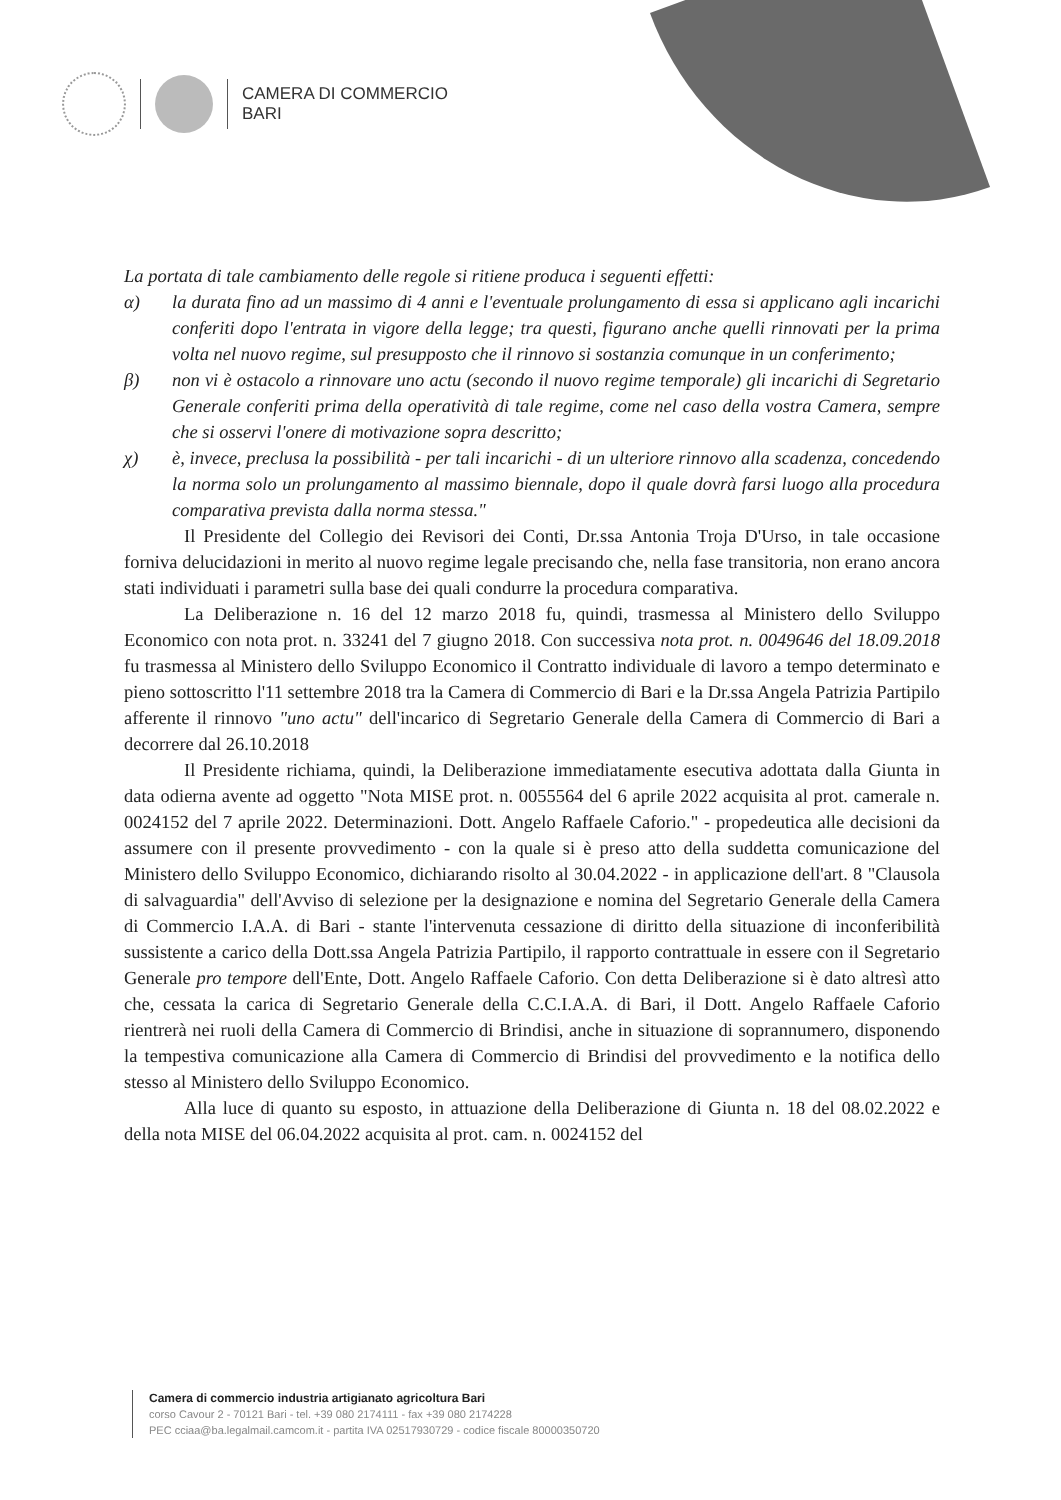CAMERA DI COMMERCIO
BARI
La portata di tale cambiamento delle regole si ritiene produca i seguenti effetti:
α) la durata fino ad un massimo di 4 anni e l'eventuale prolungamento di essa si applicano agli incarichi conferiti dopo l'entrata in vigore della legge; tra questi, figurano anche quelli rinnovati per la prima volta nel nuovo regime, sul presupposto che il rinnovo si sostanzia comunque in un conferimento;
β) non vi è ostacolo a rinnovare uno actu (secondo il nuovo regime temporale) gli incarichi di Segretario Generale conferiti prima della operatività di tale regime, come nel caso della vostra Camera, sempre che si osservi l'onere di motivazione sopra descritto;
χ) è, invece, preclusa la possibilità - per tali incarichi - di un ulteriore rinnovo alla scadenza, concedendo la norma solo un prolungamento al massimo biennale, dopo il quale dovrà farsi luogo alla procedura comparativa prevista dalla norma stessa."
Il Presidente del Collegio dei Revisori dei Conti, Dr.ssa Antonia Troja D'Urso, in tale occasione forniva delucidazioni in merito al nuovo regime legale precisando che, nella fase transitoria, non erano ancora stati individuati i parametri sulla base dei quali condurre la procedura comparativa.
La Deliberazione n. 16 del 12 marzo 2018 fu, quindi, trasmessa al Ministero dello Sviluppo Economico con nota prot. n. 33241 del 7 giugno 2018. Con successiva nota prot. n. 0049646 del 18.09.2018 fu trasmessa al Ministero dello Sviluppo Economico il Contratto individuale di lavoro a tempo determinato e pieno sottoscritto l'11 settembre 2018 tra la Camera di Commercio di Bari e la Dr.ssa Angela Patrizia Partipilo afferente il rinnovo "uno actu" dell'incarico di Segretario Generale della Camera di Commercio di Bari a decorrere dal 26.10.2018
Il Presidente richiama, quindi, la Deliberazione immediatamente esecutiva adottata dalla Giunta in data odierna avente ad oggetto "Nota MISE prot. n. 0055564 del 6 aprile 2022 acquisita al prot. camerale n. 0024152 del 7 aprile 2022. Determinazioni. Dott. Angelo Raffaele Caforio." - propedeutica alle decisioni da assumere con il presente provvedimento - con la quale si è preso atto della suddetta comunicazione del Ministero dello Sviluppo Economico, dichiarando risolto al 30.04.2022 - in applicazione dell'art. 8 "Clausola di salvaguardia" dell'Avviso di selezione per la designazione e nomina del Segretario Generale della Camera di Commercio I.A.A. di Bari - stante l'intervenuta cessazione di diritto della situazione di inconferibilità sussistente a carico della Dott.ssa Angela Patrizia Partipilo, il rapporto contrattuale in essere con il Segretario Generale pro tempore dell'Ente, Dott. Angelo Raffaele Caforio. Con detta Deliberazione si è dato altresì atto che, cessata la carica di Segretario Generale della C.C.I.A.A. di Bari, il Dott. Angelo Raffaele Caforio rientrerà nei ruoli della Camera di Commercio di Brindisi, anche in situazione di soprannumero, disponendo la tempestiva comunicazione alla Camera di Commercio di Brindisi del provvedimento e la notifica dello stesso al Ministero dello Sviluppo Economico.
Alla luce di quanto su esposto, in attuazione della Deliberazione di Giunta n. 18 del 08.02.2022 e della nota MISE del 06.04.2022 acquisita al prot. cam. n. 0024152 del
Camera di commercio industria artigianato agricoltura Bari
corso Cavour 2 - 70121 Bari - tel. +39 080 2174111 - fax +39 080 2174228
PEC cciaa@ba.legalmail.camcom.it - partita IVA 02517930729 - codice fiscale 80000350720